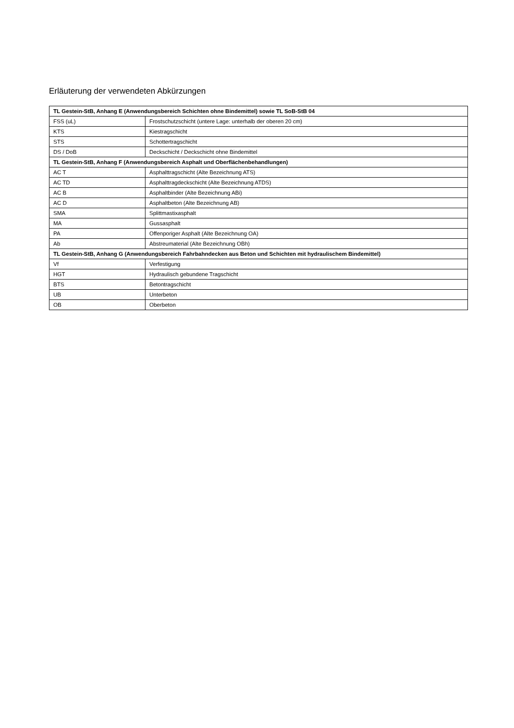Erläuterung der verwendeten Abkürzungen
| TL Gestein-StB, Anhang E (Anwendungsbereich Schichten ohne Bindemittel) sowie TL SoB-StB 04 | |
| --- | --- |
| FSS (uL) | Frostschutzschicht (untere Lage: unterhalb der oberen 20 cm) |
| KTS | Kiestragschicht |
| STS | Schottertragschicht |
| DS / DoB | Deckschicht / Deckschicht ohne Bindemittel |
| TL Gestein-StB, Anhang F (Anwendungsbereich Asphalt und Oberflächenbehandlungen) | |
| AC T | Asphalttragschicht (Alte Bezeichnung ATS) |
| AC TD | Asphalttragdeckschicht (Alte Bezeichnung ATDS) |
| AC B | Asphaltbinder (Alte Bezeichnung ABi) |
| AC D | Asphaltbeton (Alte Bezeichnung AB) |
| SMA | Splittmastixasphalt |
| MA | Gussasphalt |
| PA | Offenporiger Asphalt (Alte Bezeichnung OA) |
| Ab | Abstreumaterial (Alte Bezeichnung OBh) |
| TL Gestein-StB, Anhang G (Anwendungsbereich Fahrbahndecken aus Beton und Schichten mit hydraulischem Bindemittel) | |
| Vf | Verfestigung |
| HGT | Hydraulisch gebundene Tragschicht |
| BTS | Betontragschicht |
| UB | Unterbeton |
| OB | Oberbeton |